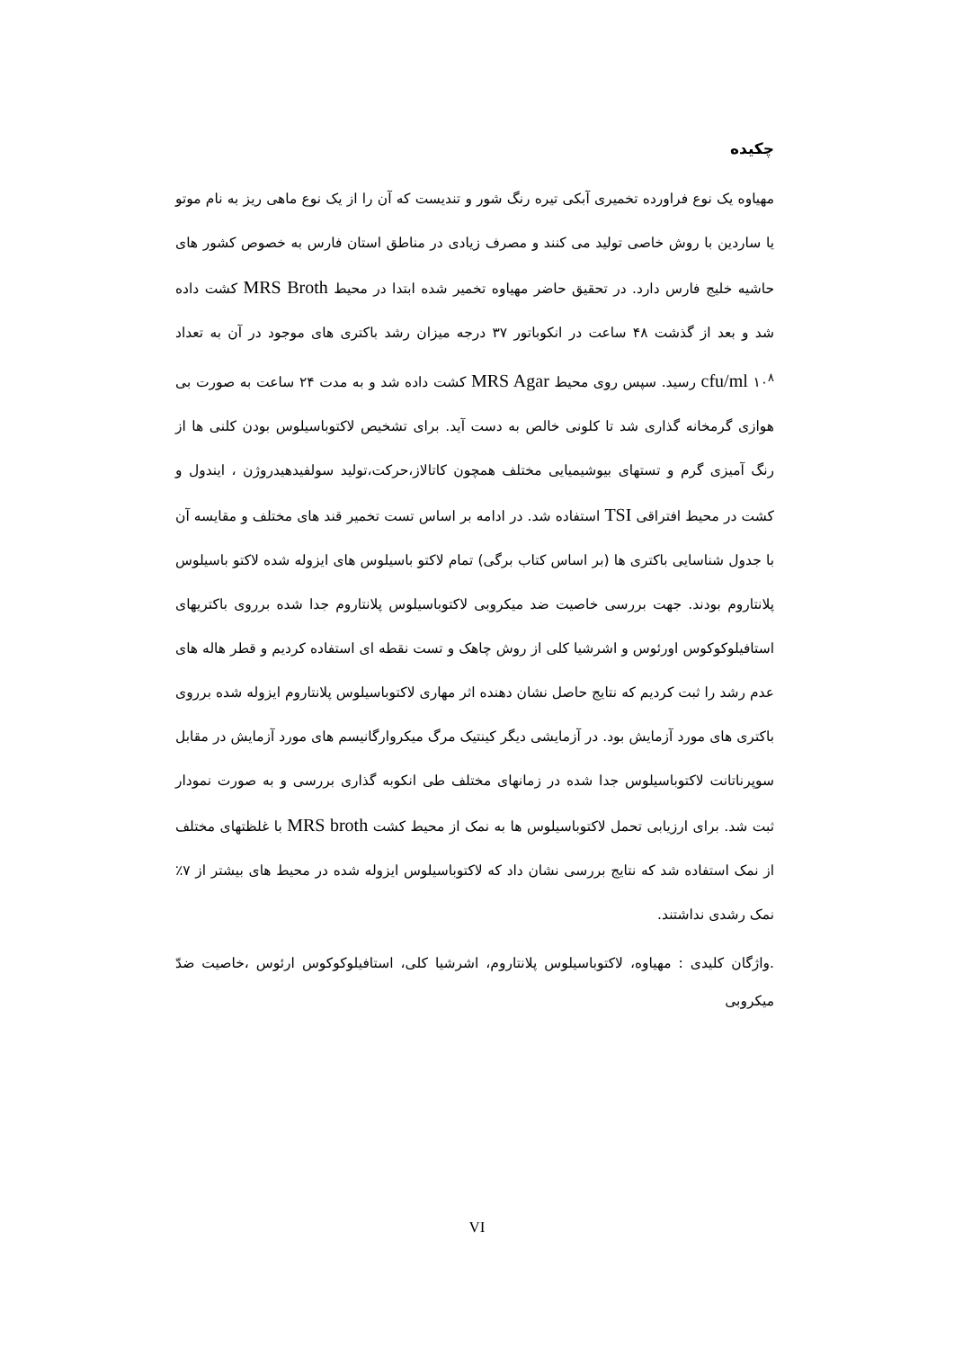چکیده
مهیاوه یک نوع فراورده تخمیری آبکی تیره رنگ شور و تندیست که آن را از یک نوع ماهی ریز به نام موتو یا ساردین با روش خاصی تولید می کنند و مصرف زیادی در مناطق استان فارس به خصوص کشور های حاشیه خلیج فارس دارد. در تحقیق حاضر مهیاوه تخمیر شده ابتدا در محیط MRS Broth کشت داده شد و بعد از گذشت ۴۸ ساعت در انکوباتور ۳۷ درجه میزان رشد باکتری های موجود در آن به تعداد cfu/ml ۱۰<sup>۸</sup> رسید. سپس روی محیط MRS Agar کشت داده شد و به مدت ۲۴ ساعت به صورت بی هوازی گرمخانه گذاری شد تا کلونی خالص به دست آید. برای تشخیص لاکتوباسیلوس بودن کلنی ها از رنگ آمیزی گرم و تستهای بیوشیمیایی مختلف همچون کاتالاز،حرکت،تولید سولفیدهیدروژن ، ایندول و کشت در محیط افتراقی TSI استفاده شد. در ادامه بر اساس تست تخمیر قند های مختلف و مقایسه آن با جدول شناسایی باکتری ها (بر اساس کتاب برگی) تمام لاکتو باسیلوس های ایزوله شده لاکتو باسیلوس پلانتاروم بودند. جهت بررسی خاصیت ضد میکروبی لاکتوباسیلوس پلانتاروم جدا شده برروی باکتریهای استافیلوکوکوس اورئوس و اشرشیا کلی از روش چاهک و تست نقطه ای استفاده کردیم و قطر هاله های عدم رشد را ثبت کردیم که نتایج حاصل نشان دهنده اثر مهاری لاکتوباسیلوس پلانتاروم ایزوله شده برروی باکتری های مورد آزمایش بود. در آزمایشی دیگر کینتیک مرگ میکروارگانیسم های مورد آزمایش در مقابل سوپرناتانت لاکتوباسیلوس جدا شده در زمانهای مختلف طی انکوبه گذاری بررسی و به صورت نمودار ثبت شد. برای ارزیابی تحمل لاکتوباسیلوس ها به نمک از محیط کشت MRS broth با غلظتهای مختلف از نمک استفاده شد که نتایج بررسی نشان داد که لاکتوباسیلوس ایزوله شده در محیط های بیشتر از ۷٪ نمک رشدی نداشتند.
.واژگان کلیدی : مهیاوه، لاکتوباسیلوس پلانتاروم، اشرشیا کلی، استافیلوکوکوس ارئوس ،خاصیت ضدّ میکروبی
VI